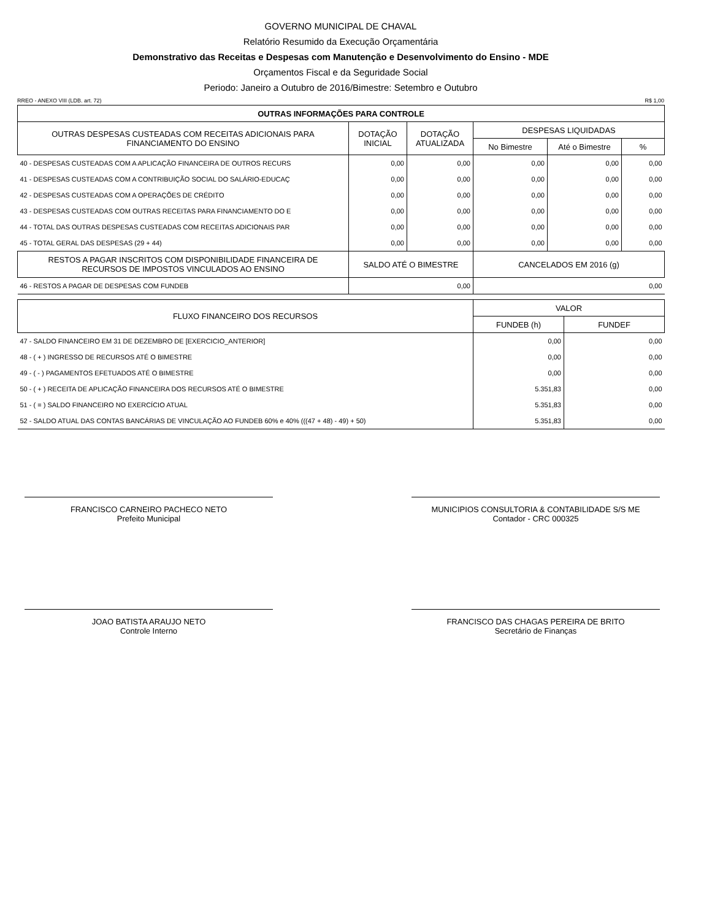GOVERNO MUNICIPAL DE CHAVAL
Relatório Resumido da Execução Orçamentária
Demonstrativo das Receitas e Despesas com Manutenção e Desenvolvimento do Ensino - MDE
Orçamentos Fiscal e da Seguridade Social
Periodo: Janeiro a Outubro de 2016/Bimestre: Setembro e Outubro
RREO - ANEXO VIII (LDB. art. 72) R$ 1,00
| OUTRAS INFORMAÇÕES PARA CONTROLE | | | | | |
| --- | --- | --- | --- | --- | --- |
| OUTRAS DESPESAS CUSTEADAS COM RECEITAS ADICIONAIS PARA FINANCIAMENTO DO ENSINO | DOTAÇÃO INICIAL | DOTAÇÃO ATUALIZADA | DESPESAS LIQUIDADAS | | |
| | | | No Bimestre | Até o Bimestre | % |
| 40 - DESPESAS CUSTEADAS COM A APLICAÇÃO FINANCEIRA DE OUTROS RECURS | 0,00 | 0,00 | 0,00 | 0,00 | 0,00 |
| 41 - DESPESAS CUSTEADAS COM A CONTRIBUIÇÃO SOCIAL DO SALÁRIO-EDUCAÇ | 0,00 | 0,00 | 0,00 | 0,00 | 0,00 |
| 42 - DESPESAS CUSTEADAS COM A OPERAÇÕES DE CRÉDITO | 0,00 | 0,00 | 0,00 | 0,00 | 0,00 |
| 43 - DESPESAS CUSTEADAS COM OUTRAS RECEITAS PARA FINANCIAMENTO DO E | 0,00 | 0,00 | 0,00 | 0,00 | 0,00 |
| 44 - TOTAL DAS OUTRAS DESPESAS CUSTEADAS COM RECEITAS ADICIONAIS PAR | 0,00 | 0,00 | 0,00 | 0,00 | 0,00 |
| 45 - TOTAL GERAL DAS DESPESAS (29 + 44) | 0,00 | 0,00 | 0,00 | 0,00 | 0,00 |
| RESTOS A PAGAR INSCRITOS COM DISPONIBILIDADE FINANCEIRA DE RECURSOS DE IMPOSTOS VINCULADOS AO ENSINO | SALDO ATÉ O BIMESTRE | | CANCELADOS EM 2016 (g) | | |
| 46 - RESTOS A PAGAR DE DESPESAS COM FUNDEB | 0,00 | | 0,00 | | |
| FLUXO FINANCEIRO DOS RECURSOS | VALOR | |
| --- | --- | --- |
| | FUNDEB (h) | FUNDEF |
| 47 - SALDO FINANCEIRO EM 31 DE DEZEMBRO DE [EXERCICIO_ANTERIOR] | 0,00 | 0,00 |
| 48 - ( + ) INGRESSO DE RECURSOS ATÉ O BIMESTRE | 0,00 | 0,00 |
| 49 - ( - ) PAGAMENTOS EFETUADOS ATÉ O BIMESTRE | 0,00 | 0,00 |
| 50 - ( + ) RECEITA DE APLICAÇÃO FINANCEIRA DOS RECURSOS ATÉ O BIMESTRE | 5.351,83 | 0,00 |
| 51 - ( = ) SALDO FINANCEIRO NO EXERCÍCIO ATUAL | 5.351,83 | 0,00 |
| 52 - SALDO ATUAL DAS CONTAS BANCÁRIAS DE VINCULAÇÃO AO FUNDEB 60% e 40% (((47 + 48) - 49) + 50) | 5.351,83 | 0,00 |
FRANCISCO CARNEIRO PACHECO NETO
Prefeito Municipal
MUNICIPIOS CONSULTORIA & CONTABILIDADE S/S ME
Contador - CRC 000325
JOAO BATISTA ARAUJO NETO
Controle Interno
FRANCISCO DAS CHAGAS PEREIRA DE BRITO
Secretário de Finanças